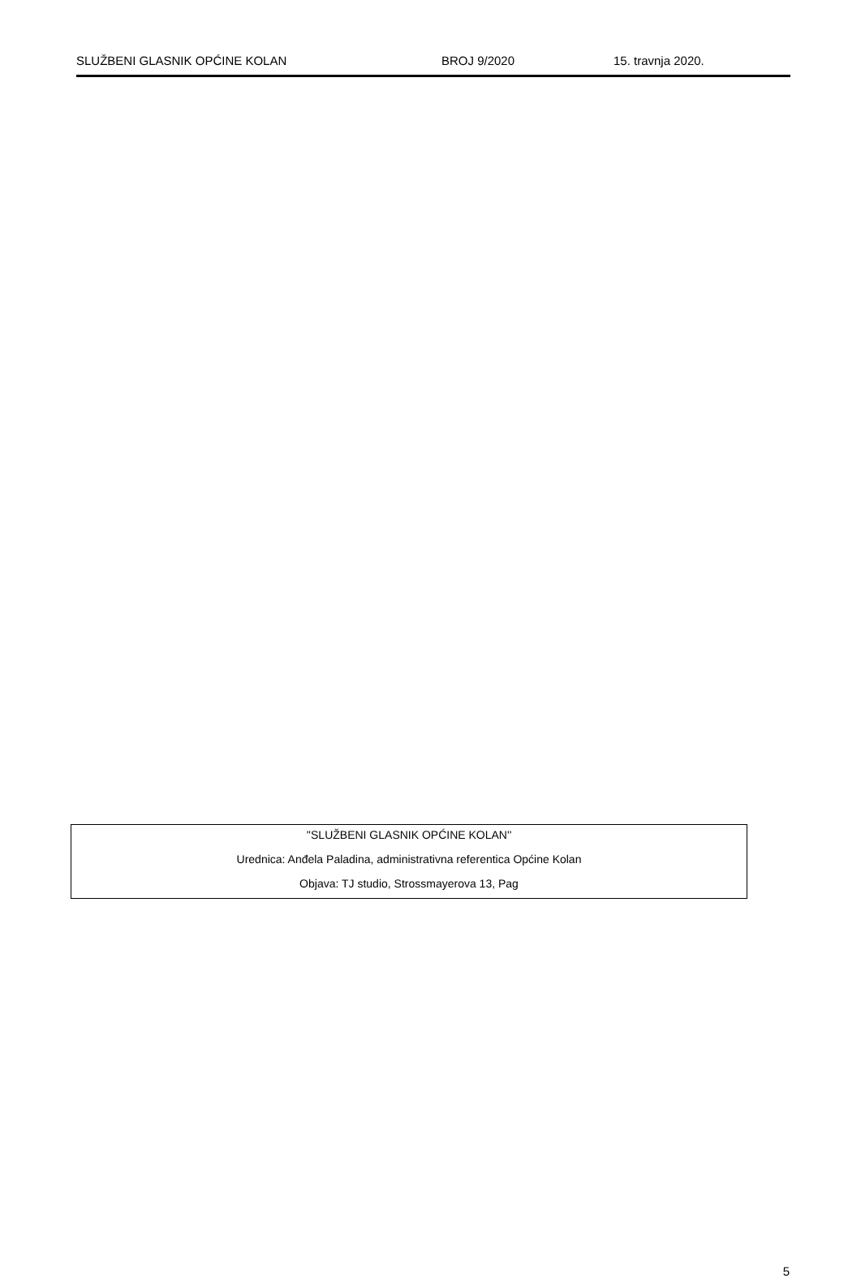SLUŽBENI GLASNIK OPĆINE KOLAN BROJ 9/2020 15. travnja 2020.
''SLUŽBENI GLASNIK OPĆINE KOLAN''
Urednica: Anđela Paladina, administrativna referentica Općine Kolan
Objava: TJ studio, Strossmayerova 13, Pag
5